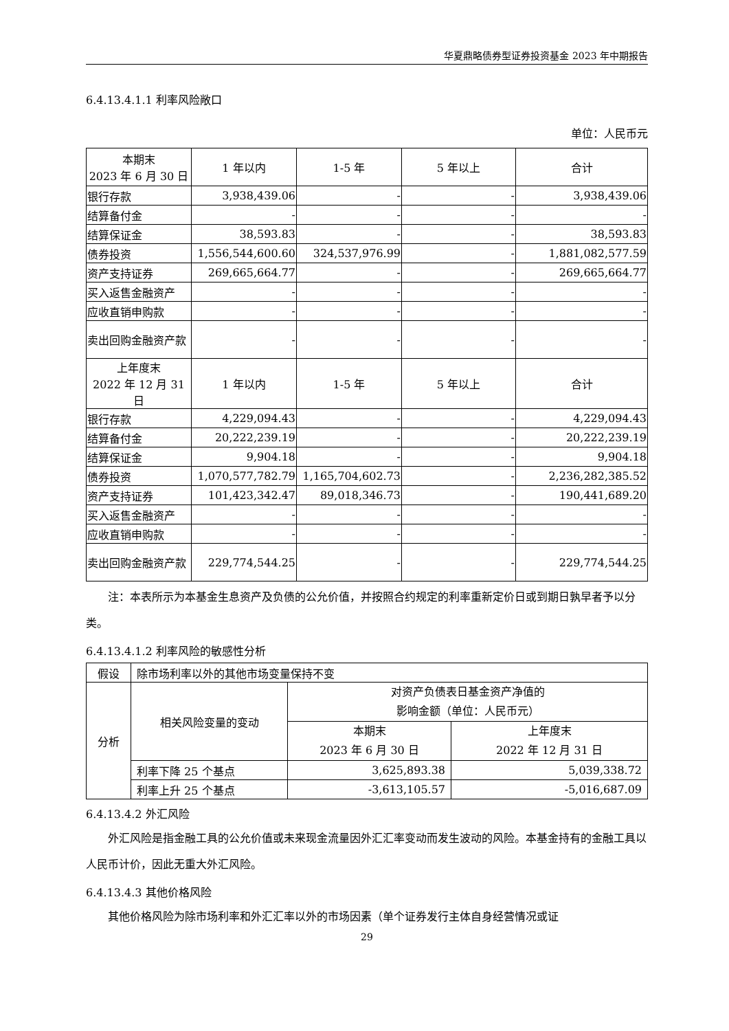华夏鼎略债券型证券投资基金 2023 年中期报告
6.4.13.4.1.1 利率风险敞口
单位：人民币元
| 本期末 2023 年 6 月 30 日 | 1 年以内 | 1-5 年 | 5 年以上 | 合计 |
| --- | --- | --- | --- | --- |
| 银行存款 | 3,938,439.06 | - | - | 3,938,439.06 |
| 结算备付金 | - | - | - | - |
| 结算保证金 | 38,593.83 | - | - | 38,593.83 |
| 债券投资 | 1,556,544,600.60 | 324,537,976.99 | - | 1,881,082,577.59 |
| 资产支持证券 | 269,665,664.77 | - | - | 269,665,664.77 |
| 买入返售金融资产 | - | - | - | - |
| 应收直销申购款 | - | - | - | - |
| 卖出回购金融资产款 | - | - | - | - |
| 上年度末 2022 年 12 月 31 日 | 1 年以内 | 1-5 年 | 5 年以上 | 合计 |
| 银行存款 | 4,229,094.43 | - | - | 4,229,094.43 |
| 结算备付金 | 20,222,239.19 | - | - | 20,222,239.19 |
| 结算保证金 | 9,904.18 | - | - | 9,904.18 |
| 债券投资 | 1,070,577,782.79 | 1,165,704,602.73 | - | 2,236,282,385.52 |
| 资产支持证券 | 101,423,342.47 | 89,018,346.73 | - | 190,441,689.20 |
| 买入返售金融资产 | - | - | - | - |
| 应收直销申购款 | - | - | - | - |
| 卖出回购金融资产款 | 229,774,544.25 | - | - | 229,774,544.25 |
注：本表所示为本基金生息资产及负债的公允价值，并按照合约规定的利率重新定价日或到期日孰早者予以分类。
6.4.13.4.1.2 利率风险的敏感性分析
| 假设 | 除市场利率以外的其他市场变量保持不变 | | |
| 分析 | 相关风险变量的变动 | 对资产负债表日基金资产净值的 影响金额（单位：人民币元） | |
| | | 本期末 2023 年 6 月 30 日 | 上年度末 2022 年 12 月 31 日 |
| | 利率下降 25 个基点 | 3,625,893.38 | 5,039,338.72 |
| | 利率上升 25 个基点 | -3,613,105.57 | -5,016,687.09 |
6.4.13.4.2 外汇风险
外汇风险是指金融工具的公允价值或未来现金流量因外汇汇率变动而发生波动的风险。本基金持有的金融工具以人民币计价，因此无重大外汇风险。
6.4.13.4.3 其他价格风险
其他价格风险为除市场利率和外汇汇率以外的市场因素（单个证券发行主体自身经营情况或证
29